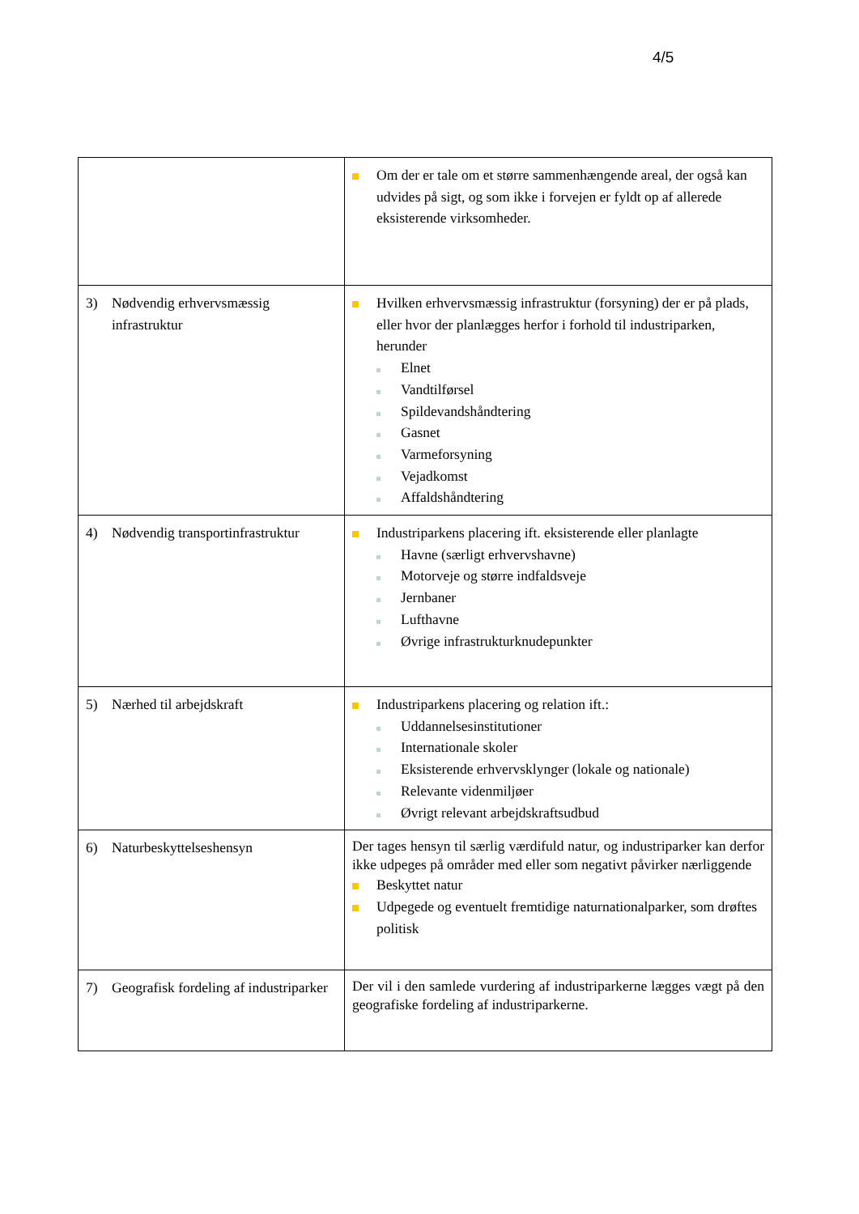4/5
| | Om der er tale om et større sammenhængende areal, der også kan udvides på sigt, og som ikke i forvejen er fyldt op af allerede eksisterende virksomheder. |
| 3) Nødvendig erhvervsmæssig infrastruktur | Hvilken erhvervsmæssig infrastruktur (forsyning) der er på plads, eller hvor der planlægges herfor i forhold til industriparken, herunder Elnet Vandtilførsel Spildevandshåndtering Gasnet Varmeforsyning Vejadkomst Affaldshåndtering |
| 4) Nødvendig transportinfrastruktur | Industriparkens placering ift. eksisterende eller planlagte Havne (særligt erhvervshavne) Motorveje og større indfaldsveje Jernbaner Lufthavne Øvrige infrastrukturknudepunkter |
| 5) Nærhed til arbejdskraft | Industriparkens placering og relation ift.: Uddannelsesinstitutioner Internationale skoler Eksisterende erhvervsklynger (lokale og nationale) Relevante videnmiljøer Øvrigt relevant arbejdskraftsudbud |
| 6) Naturbeskyttelseshensyn | Der tages hensyn til særlig værdifuld natur, og industriparker kan derfor ikke udpeges på områder med eller som negativt påvirker nærliggende Beskyttet natur Udpegede og eventuelt fremtidige naturnationalparker, som drøftes politisk |
| 7) Geografisk fordeling af industriparker | Der vil i den samlede vurdering af industriparkerne lægges vægt på den geografiske fordeling af industriparkerne. |